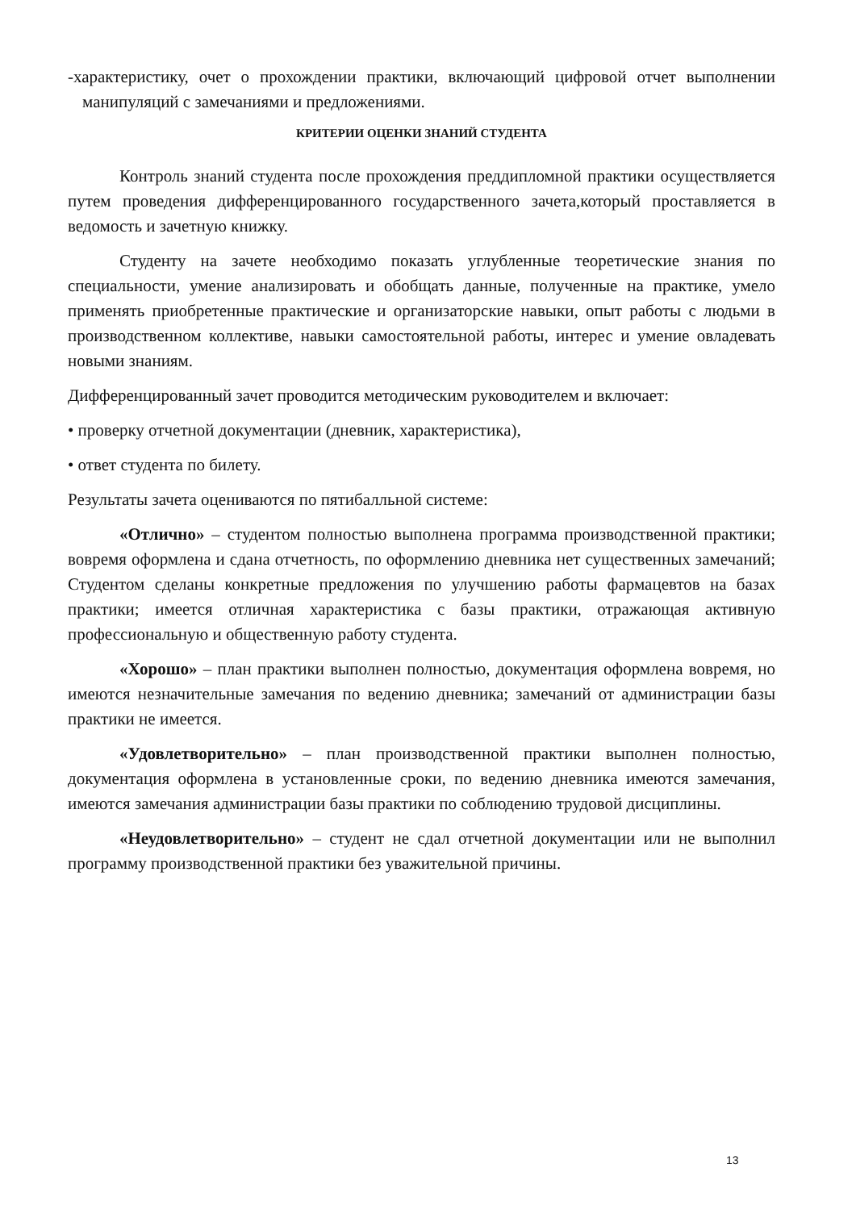-характеристику, очет о прохождении практики, включающий цифровой отчет выполнении манипуляций с замечаниями и предложениями.
КРИТЕРИИ ОЦЕНКИ ЗНАНИЙ СТУДЕНТА
Контроль знаний студента после прохождения преддипломной практики осуществляется путем проведения дифференцированного государственного зачета,который проставляется в ведомость и зачетную книжку.
Студенту на зачете необходимо показать углубленные теоретические знания по специальности, умение анализировать и обобщать данные, полученные на практике, умело применять приобретенные практические и организаторские навыки, опыт работы с людьми в производственном коллективе, навыки самостоятельной работы, интерес и умение овладевать новыми знаниям.
Дифференцированный зачет проводится методическим руководителем и включает:
• проверку отчетной документации (дневник, характеристика),
• ответ студента по билету.
Результаты зачета оцениваются по пятибалльной системе:
«Отлично» – студентом полностью выполнена программа производственной практики; вовремя оформлена и сдана отчетность, по оформлению дневника нет существенных замечаний; Студентом сделаны конкретные предложения по улучшению работы фармацевтов на базах практики; имеется отличная характеристика с базы практики, отражающая активную профессиональную и общественную работу студента.
«Хорошо» – план практики выполнен полностью, документация оформлена вовремя, но имеются незначительные замечания по ведению дневника; замечаний от администрации базы практики не имеется.
«Удовлетворительно» – план производственной практики выполнен полностью, документация оформлена в установленные сроки, по ведению дневника имеются замечания, имеются замечания администрации базы практики по соблюдению трудовой дисциплины.
«Неудовлетворительно» – студент не сдал отчетной документации или не выполнил программу производственной практики без уважительной причины.
13